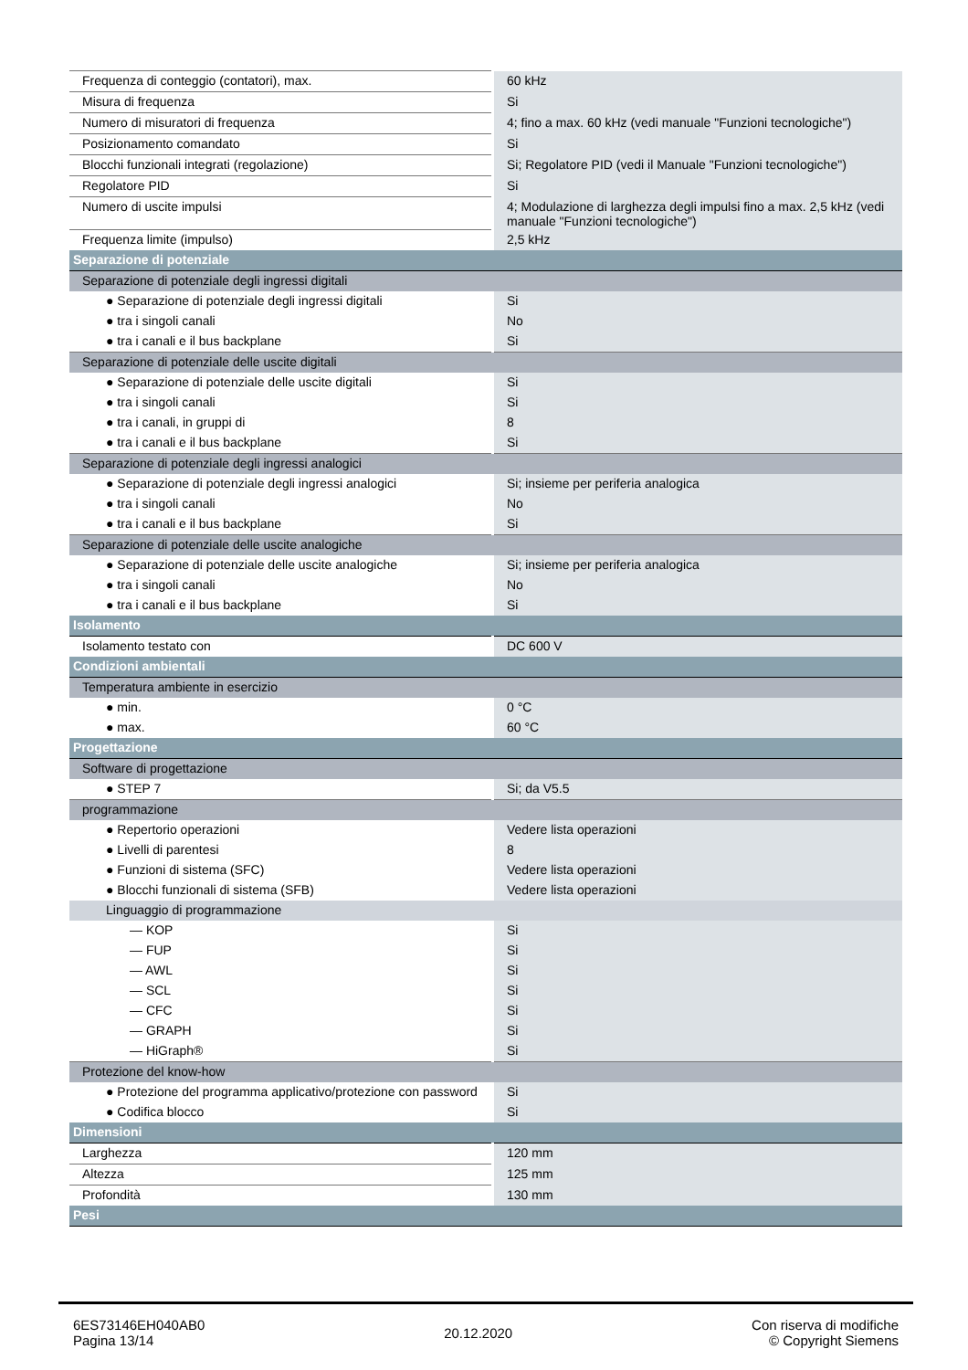| Frequenza di conteggio (contatori), max. | 60 kHz |
| Misura di frequenza | Si |
| Numero di misuratori di frequenza | 4; fino a max. 60 kHz (vedi manuale "Funzioni tecnologiche") |
| Posizionamento comandato | Si |
| Blocchi funzionali integrati (regolazione) | Si; Regolatore PID (vedi il Manuale "Funzioni tecnologiche") |
| Regolatore PID | Si |
| Numero di uscite impulsi | 4; Modulazione di larghezza degli impulsi fino a max. 2,5 kHz (vedi manuale "Funzioni tecnologiche") |
| Frequenza limite (impulso) | 2,5 kHz |
| Separazione di potenziale | |
| Separazione di potenziale degli ingressi digitali | |
| ● Separazione di potenziale degli ingressi digitali | Si |
| ● tra i singoli canali | No |
| ● tra i canali e il bus backplane | Si |
| Separazione di potenziale delle uscite digitali | |
| ● Separazione di potenziale delle uscite digitali | Si |
| ● tra i singoli canali | Si |
| ● tra i canali, in gruppi di | 8 |
| ● tra i canali e il bus backplane | Si |
| Separazione di potenziale degli ingressi analogici | |
| ● Separazione di potenziale degli ingressi analogici | Si; insieme per periferia analogica |
| ● tra i singoli canali | No |
| ● tra i canali e il bus backplane | Si |
| Separazione di potenziale delle uscite analogiche | |
| ● Separazione di potenziale delle uscite analogiche | Si; insieme per periferia analogica |
| ● tra i singoli canali | No |
| ● tra i canali e il bus backplane | Si |
| Isolamento | |
| Isolamento testato con | DC 600 V |
| Condizioni ambientali | |
| Temperatura ambiente in esercizio | |
| ● min. | 0 °C |
| ● max. | 60 °C |
| Progettazione | |
| Software di progettazione | |
| ● STEP 7 | Si; da V5.5 |
| programmazione | |
| ● Repertorio operazioni | Vedere lista operazioni |
| ● Livelli di parentesi | 8 |
| ● Funzioni di sistema (SFC) | Vedere lista operazioni |
| ● Blocchi funzionali di sistema (SFB) | Vedere lista operazioni |
| Linguaggio di programmazione | |
| — KOP | Si |
| — FUP | Si |
| — AWL | Si |
| — SCL | Si |
| — CFC | Si |
| — GRAPH | Si |
| — HiGraph® | Si |
| Protezione del know-how | |
| ● Protezione del programma applicativo/protezione con password | Si |
| ● Codifica blocco | Si |
| Dimensioni | |
| Larghezza | 120 mm |
| Altezza | 125 mm |
| Profondità | 130 mm |
| Pesi | |
6ES73146EH040AB0
Pagina 13/14
20.12.2020
Con riserva di modifiche
© Copyright Siemens